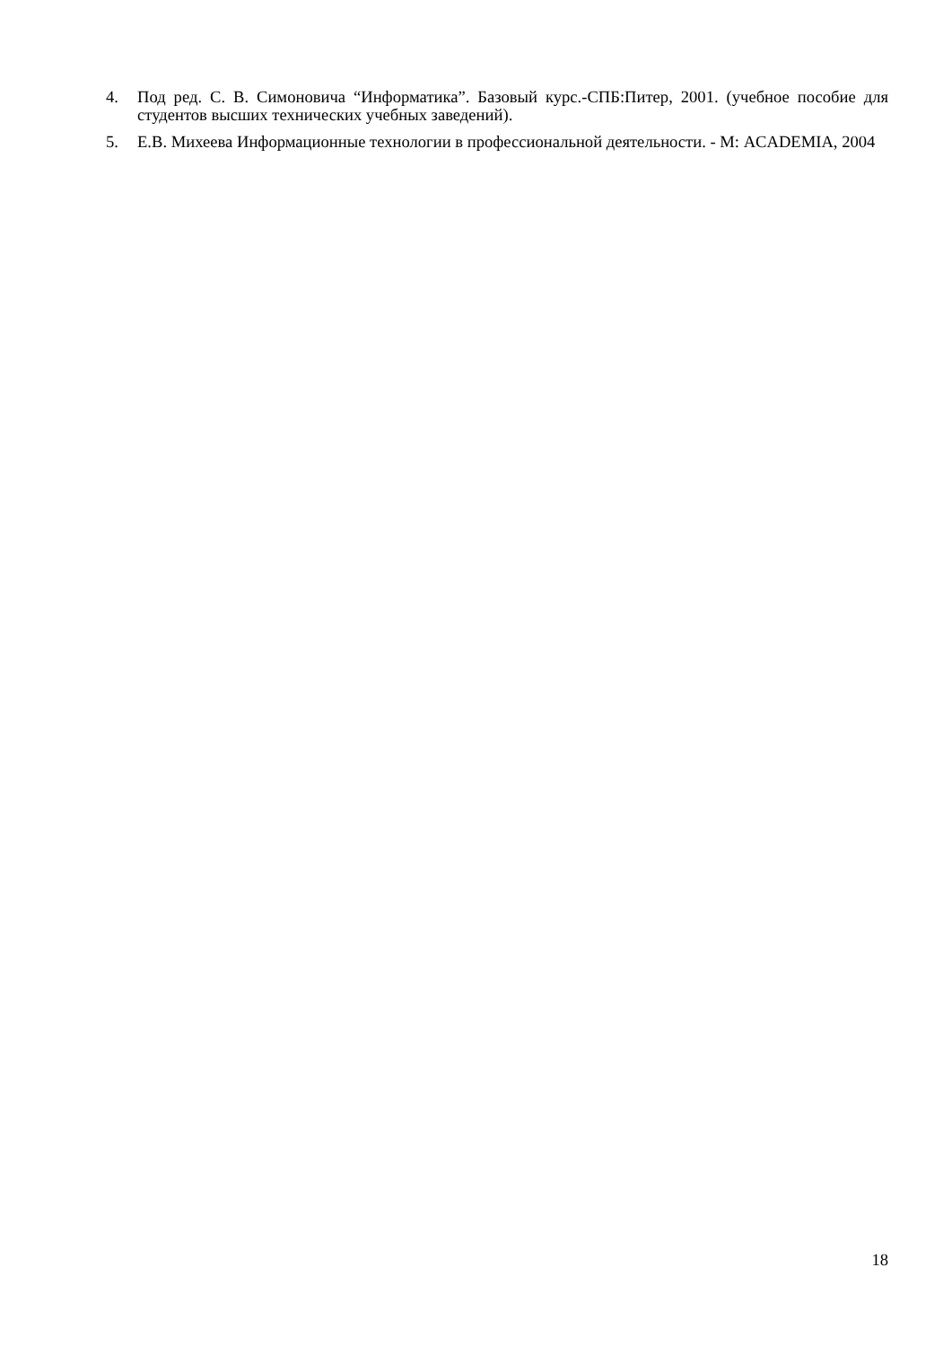4. Под ред. С. В. Симоновича “Информатика”. Базовый курс.-СПБ:Питер, 2001. (учебное пособие для студентов высших технических учебных заведений).
5. Е.В. Михеева Информационные технологии в профессиональной деятельности. - М: ACADEMIA, 2004
18